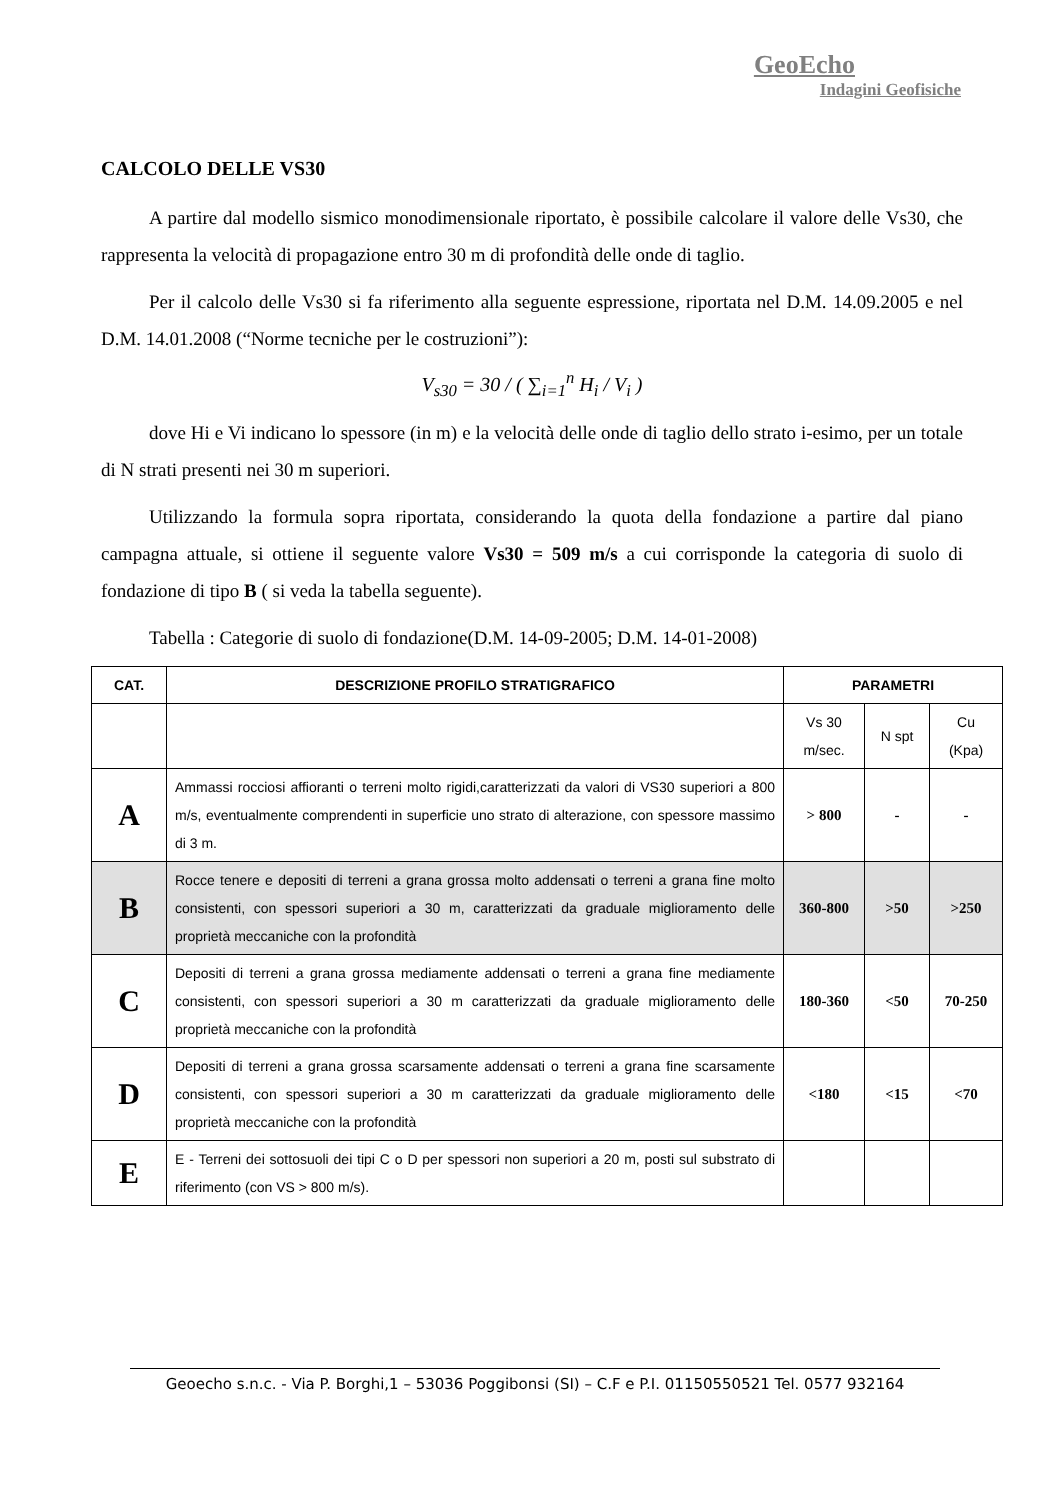GeoEcho
Indagini Geofisiche
CALCOLO DELLE VS30
A partire dal modello sismico monodimensionale riportato, è possibile calcolare il valore delle Vs30, che rappresenta la velocità di propagazione entro 30 m di profondità delle onde di taglio.
Per il calcolo delle Vs30 si fa riferimento alla seguente espressione, riportata nel D.M. 14.09.2005 e nel D.M. 14.01.2008 (“Norme tecniche per le costruzioni”):
V<sub>s30</sub> = 30 / ( ∑<sub>i=1</sub><sup>n</sup> H<sub>i</sub> / V<sub>i</sub> )
dove Hi e Vi indicano lo spessore (in m) e la velocità delle onde di taglio dello strato i-esimo, per un totale di N strati presenti nei 30 m superiori.
Utilizzando la formula sopra riportata, considerando la quota della fondazione a partire dal piano campagna attuale, si ottiene il seguente valore Vs30 = 509 m/s a cui corrisponde la categoria di suolo di fondazione di tipo B ( si veda la tabella seguente).
Tabella : Categorie di suolo di fondazione(D.M. 14-09-2005; D.M. 14-01-2008)
| CAT. | DESCRIZIONE PROFILO STRATIGRAFICO | PARAMETRI | | |
| --- | --- | --- | --- | --- |
| | | Vs 30 m/sec. | N spt | Cu (Kpa) |
| A | Ammassi rocciosi affioranti o terreni molto rigidi,caratterizzati da valori di VS30 superiori a 800 m/s, eventualmente comprendenti in superficie uno strato di alterazione, con spessore massimo di 3 m. | > 800 | - | - |
| B | Rocce tenere e depositi di terreni a grana grossa molto addensati o terreni a grana fine molto consistenti, con spessori superiori a 30 m, caratterizzati da graduale miglioramento delle proprietà meccaniche con la profondità | 360-800 | >50 | >250 |
| C | Depositi di terreni a grana grossa mediamente addensati o terreni a grana fine mediamente consistenti, con spessori superiori a 30 m caratterizzati da graduale miglioramento delle proprietà meccaniche con la profondità | 180-360 | <50 | 70-250 |
| D | Depositi di terreni a grana grossa scarsamente addensati o terreni a grana fine scarsamente consistenti, con spessori superiori a 30 m caratterizzati da graduale miglioramento delle proprietà meccaniche con la profondità | <180 | <15 | <70 |
| E | E - Terreni dei sottosuoli dei tipi C o D per spessori non superiori a 20 m, posti sul substrato di riferimento (con VS > 800 m/s). | | | |
Geoecho s.n.c. - Via P. Borghi,1 – 53036 Poggibonsi (SI) – C.F e P.I. 01150550521 Tel. 0577 932164